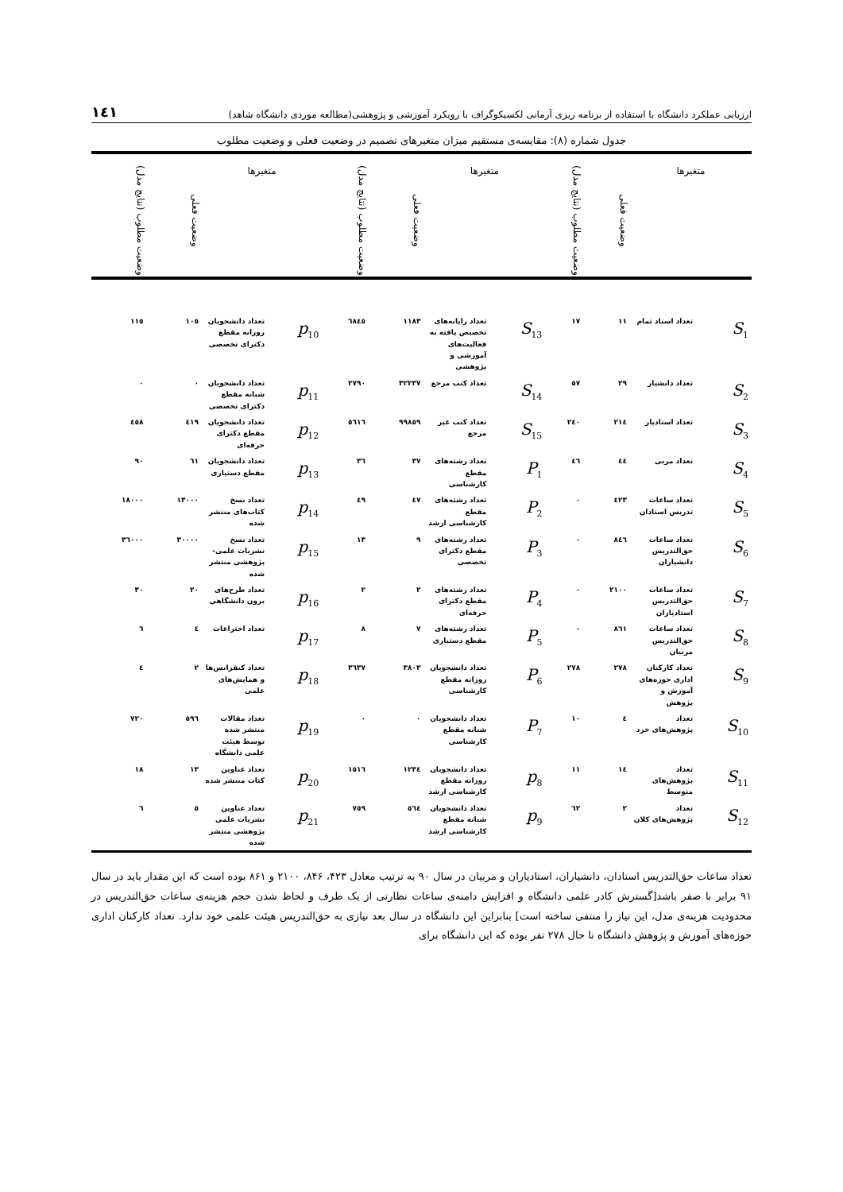ارزیابی عملکرد دانشگاه با استفاده از برنامه ریزی آرمانی لکسیکوگراف با رویکرد آموزشی و پژوهشی(مطالعه موردی دانشگاه شاهد) ۱٤۱
جدول شماره (۸): مقایسه‌ی مستقیم میزان متغیرهای تصمیم در وضعیت فعلی و وضعیت مطلوب
| متغیرها | | وضعیت فعلی | وضعیت مطلوب (نتایج مدل) | متغیرها | | وضعیت فعلی | وضعیت مطلوب (نتایج مدل) | متغیرها | | وضعیت فعلی | وضعیت مطلوب (نتایج مدل) |
| --- | --- | --- | --- | --- | --- | --- | --- | --- | --- | --- | --- |
| S<sub>1</sub> | تعداد استاد تمام | ۱۱ | ۱۷ | S<sub>13</sub> | تعداد رایانه‌های تخصیص یافته به فعالیت‌های آموزشی و پژوهشی | ۱۱۸۳ | ٦۸٤٥ | p<sub>10</sub> | تعداد دانشجویان روزانه مقطع دکترای تخصصی | ۱۰٥ | ۱۱٥ |
| S<sub>2</sub> | تعداد دانشیار | ۲۹ | ٥۷ | S<sub>14</sub> | تعداد کتب مرجع | ۳۲۲۳۷ | ۲۷۹۰ | p<sub>11</sub> | تعداد دانشجویان شبانه مقطع دکترای تخصصی | ۰ | ۰ |
| S<sub>3</sub> | تعداد استادیار | ۲۱٤ | ۲٤۰ | S<sub>15</sub> | تعداد کتب غیر مرجع | ۹۹۸٥۹ | ٥٦۱٦ | p<sub>12</sub> | تعداد دانشجویان مقطع دکترای حرفه‌ای | ٤۱۹ | ٤٥۸ |
| S<sub>4</sub> | تعداد مربی | ٤٤ | ٤٦ | P<sub>1</sub> | تعداد رشته‌های مقطع کارشناسی | ۳۷ | ۳٦ | p<sub>13</sub> | تعداد دانشجویان مقطع دستیاری | ٦۱ | ۹۰ |
| S<sub>5</sub> | تعداد ساعات تدریس استادان | ٤۲۳ | ۰ | P<sub>2</sub> | تعداد رشته‌های مقطع کارشناسی ارشد | ٤۷ | ٤۹ | p<sub>14</sub> | تعداد نسخ کتاب‌های منتشر شده | ۱۳۰۰۰ | ۱۸۰۰۰ |
| S<sub>6</sub> | تعداد ساعات حق‌التدریس دانشیاران | ۸٤٦ | ۰ | P<sub>3</sub> | تعداد رشته‌های مقطع دکترای تخصصی | ۹ | ۱۳ | p<sub>15</sub> | تعداد نسخ نشریات علمی-پژوهشی منتشر شده | ۳۰۰۰۰ | ۳٦۰۰۰ |
| S<sub>7</sub> | تعداد ساعات حق‌التدریس استادیاران | ۲۱۰۰ | ۰ | P<sub>4</sub> | تعداد رشته‌های مقطع دکترای حرفه‌ای | ۲ | ۲ | p<sub>16</sub> | تعداد طرح‌های برون دانشگاهی | ۲۰ | ۳۰ |
| S<sub>8</sub> | تعداد ساعات حق‌التدریس مربیان | ۸٦۱ | ۰ | P<sub>5</sub> | تعداد رشته‌های مقطع دستیاری | ۷ | ۸ | p<sub>17</sub> | تعداد اختراعات | ٤ | ٦ |
| S<sub>9</sub> | تعداد کارکنان اداری حوزه‌های آموزش و پژوهش | ۲۷۸ | ۲۷۸ | P<sub>6</sub> | تعداد دانشجویان روزانه مقطع کارشناسی | ۳۸۰۳ | ۳٦۳۷ | p<sub>18</sub> | تعداد کنفرانس‌ها و همایش‌های علمی | ۲ | ٤ |
| S<sub>10</sub> | تعداد پژوهش‌های خرد | ٤ | ۱۰ | P<sub>7</sub> | تعداد دانشجویان شبانه مقطع کارشناسی | ۰ | ۰ | p<sub>19</sub> | تعداد مقالات منتشر شده توسط هیئت علمی دانشگاه | ٥۹٦ | ۷۲۰ |
| S<sub>11</sub> | تعداد پژوهش‌های متوسط | ۱٤ | ۱۱ | p<sub>8</sub> | تعداد دانشجویان روزانه مقطع کارشناسی ارشد | ۱۲۳٤ | ۱٥۱٦ | p<sub>20</sub> | تعداد عناوین کتاب منتشر شده | ۱۳ | ۱۸ |
| S<sub>12</sub> | تعداد پژوهش‌های کلان | ۲ | ٦۲ | p<sub>9</sub> | تعداد دانشجویان شبانه مقطع کارشناسی ارشد | ٥٦٤ | ۷٥۹ | p<sub>21</sub> | تعداد عناوین نشریات علمی پژوهشی منتشر شده | ٥ | ٦ |
تعداد ساعات حق‌التدریس استادان، دانشیاران، استادیاران و مربیان در سال ۹۰ به ترتیب معادل ۴۲۳، ۸۴۶، ۲۱۰۰ و ۸۶۱ بوده است که این مقدار باید در سال ۹۱ برابر با صفر باشد[گسترش کادر علمی دانشگاه و افزایش دامنه‌ی ساعات نظارتی از یک طرف و لحاظ شدن حجم هزینه‌ی ساعات حق‌التدریس در محدودیت هزینه‌ی مدل، این نیاز را منتفی ساخته است] بنابراین این دانشگاه در سال بعد نیازی به حق‌التدریس هیئت علمی خود ندارد. تعداد کارکنان اداری حوزه‌های آموزش و پژوهش دانشگاه تا حال ۲۷۸ نفر بوده که این دانشگاه برای